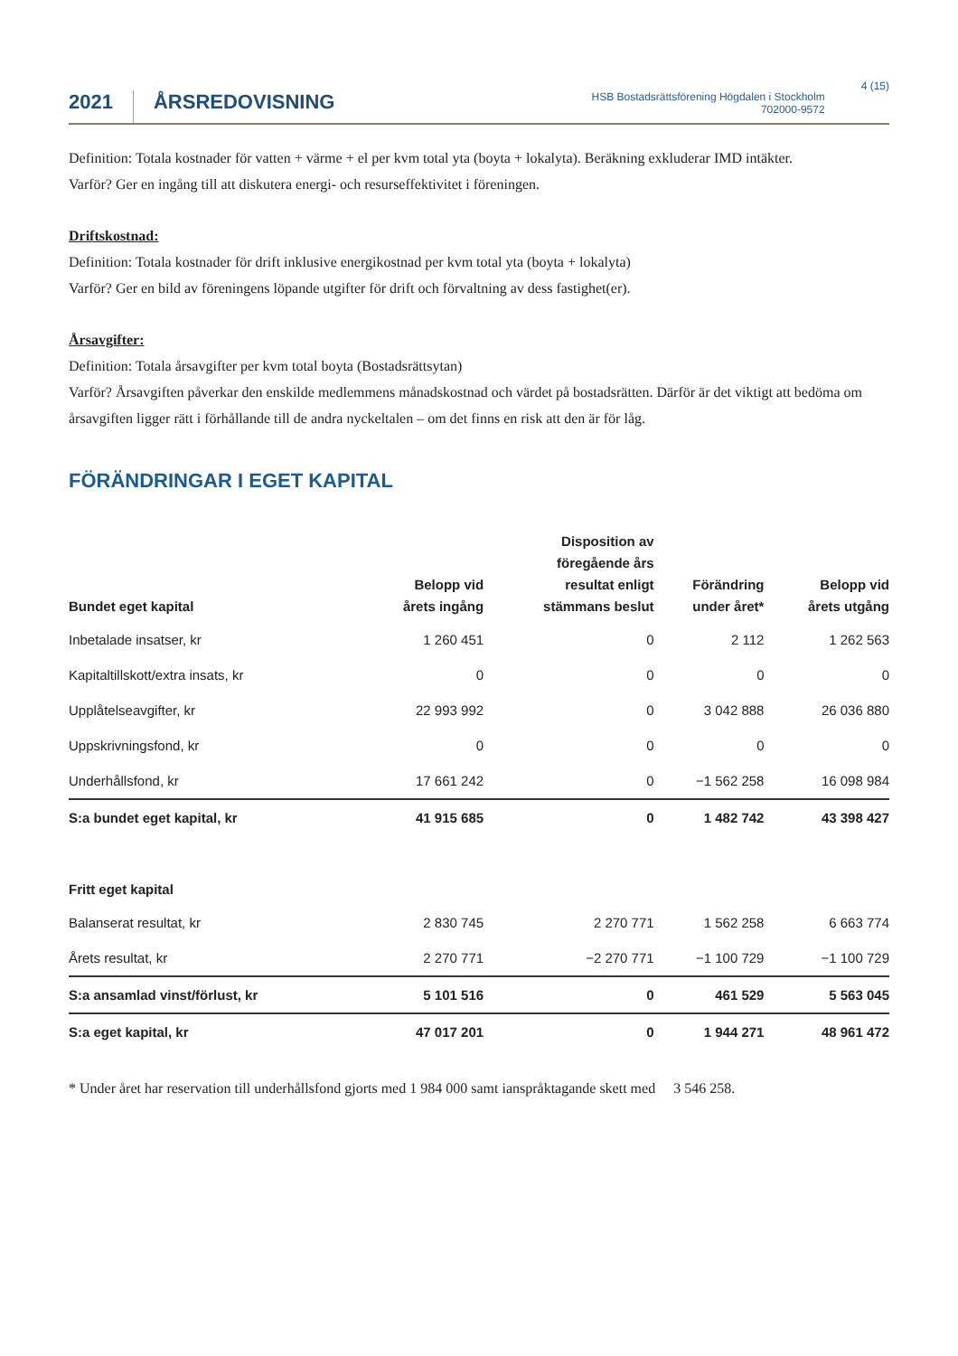2021
ÅRSREDOVISNING
HSB Bostadsrättsförening Högdalen i Stockholm
702000-9572
4 (15)
Definition: Totala kostnader för vatten + värme + el per kvm total yta (boyta + lokalyta). Beräkning exkluderar IMD intäkter.
Varför? Ger en ingång till att diskutera energi- och resurseffektivitet i föreningen.
Driftskostnad:
Definition: Totala kostnader för drift inklusive energikostnad per kvm total yta (boyta + lokalyta)
Varför? Ger en bild av föreningens löpande utgifter för drift och förvaltning av dess fastighet(er).
Årsavgifter:
Definition: Totala årsavgifter per kvm total boyta (Bostadsrättsytan)
Varför? Årsavgiften påverkar den enskilde medlemmens månadskostnad och värdet på bostadsrätten. Därför är det viktigt att bedöma om årsavgiften ligger rätt i förhållande till de andra nyckeltalen – om det finns en risk att den är för låg.
FÖRÄNDRINGAR I EGET KAPITAL
| Bundet eget kapital | Belopp vid årets ingång | Disposition av föregående års resultat enligt stämmans beslut | Förändring under året* | Belopp vid årets utgång |
| --- | --- | --- | --- | --- |
| Inbetalade insatser, kr | 1 260 451 | 0 | 2 112 | 1 262 563 |
| Kapitaltillskott/extra insats, kr | 0 | 0 | 0 | 0 |
| Upplåtelseavgifter, kr | 22 993 992 | 0 | 3 042 888 | 26 036 880 |
| Uppskrivningsfond, kr | 0 | 0 | 0 | 0 |
| Underhållsfond, kr | 17 661 242 | 0 | −1 562 258 | 16 098 984 |
| S:a bundet eget kapital, kr | 41 915 685 | 0 | 1 482 742 | 43 398 427 |
| Fritt eget kapital | | | | |
| Balanserat resultat, kr | 2 830 745 | 2 270 771 | 1 562 258 | 6 663 774 |
| Årets resultat, kr | 2 270 771 | −2 270 771 | −1 100 729 | −1 100 729 |
| S:a ansamlad vinst/förlust, kr | 5 101 516 | 0 | 461 529 | 5 563 045 |
| S:a eget kapital, kr | 47 017 201 | 0 | 1 944 271 | 48 961 472 |
* Under året har reservation till underhållsfond gjorts med 1 984 000 samt ianspråktagande skett med 3 546 258.